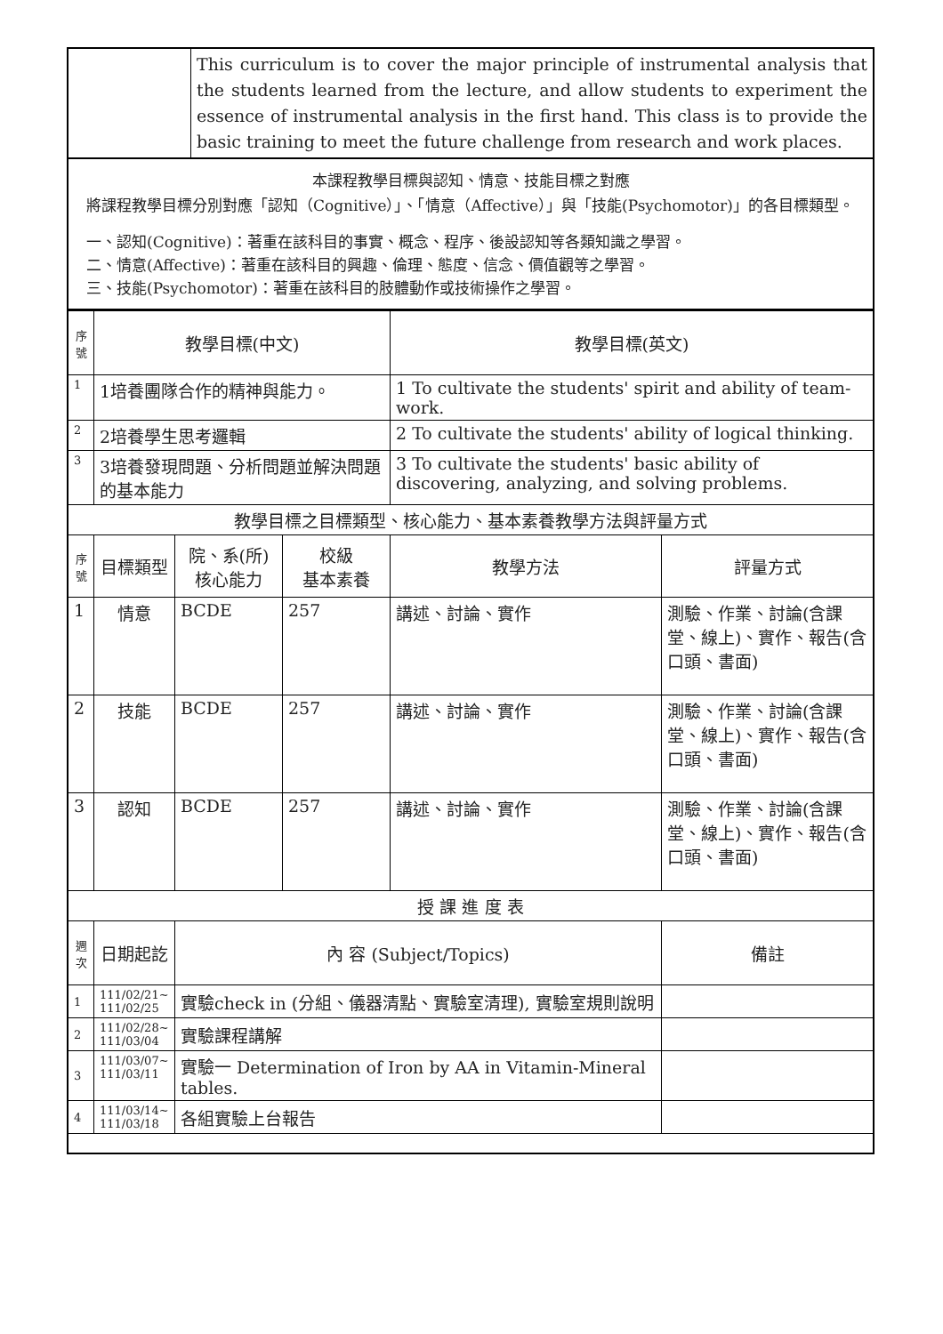| | This curriculum is to cover the major principle of instrumental analysis that the students learned from the lecture, and allow students to experiment the essence of instrumental analysis in the first hand. This class is to provide the basic training to meet the future challenge from research and work places. |
| 本課程教學目標與認知、情意、技能目標之對應 將課程教學目標分別對應「認知（Cognitive）」、「情意（Affective）」與「技能(Psychomotor)」的各目標類型。 一、認知(Cognitive)：著重在該科目的事實、概念、程序、後設認知等各類知識之學習。 二、情意(Affective)：著重在該科目的興趣、倫理、態度、信念、價值觀等之學習。 三、技能(Psychomotor)：著重在該科目的肢體動作或技術操作之學習。 | |
| 序號 | 教學目標(中文) | | | 教學目標(英文) | |
| --- | --- | --- | --- | --- | --- |
| 1 | 1培養團隊合作的精神與能力。 | | | 1 To cultivate the students' spirit and ability of team-work. | |
| 2 | 2培養學生思考邏輯 | | | 2 To cultivate the students' ability of logical thinking. | |
| 3 | 3培養發現問題、分析問題並解決問題的基本能力 | | | 3 To cultivate the students' basic ability of discovering, analyzing, and solving problems. | |
| 教學目標之目標類型、核心能力、基本素養教學方法與評量方式 | | | | | |
| 序號 | 目標類型 | 院、系(所) 核心能力 | 校級 基本素養 | 教學方法 | 評量方式 |
| 1 | 情意 | BCDE | 257 | 講述、討論、實作 | 測驗、作業、討論(含課堂、線上)、實作、報告(含口頭、書面) |
| 2 | 技能 | BCDE | 257 | 講述、討論、實作 | 測驗、作業、討論(含課堂、線上)、實作、報告(含口頭、書面) |
| 3 | 認知 | BCDE | 257 | 講述、討論、實作 | 測驗、作業、討論(含課堂、線上)、實作、報告(含口頭、書面) |
| 授 課 進 度 表 | | | | | |
| 週次 | 日期起訖 | 內 容 (Subject/Topics) | | | 備註 |
| 1 | 111/02/21~ 111/02/25 | 實驗check in (分組、儀器清點、實驗室清理), 實驗室規則說明 | | | |
| 2 | 111/02/28~ 111/03/04 | 實驗課程講解 | | | |
| 3 | 111/03/07~ 111/03/11 | 實驗一 Determination of Iron by AA in Vitamin-Mineral tables. | | | |
| 4 | 111/03/14~ 111/03/18 | 各組實驗上台報告 | | | |